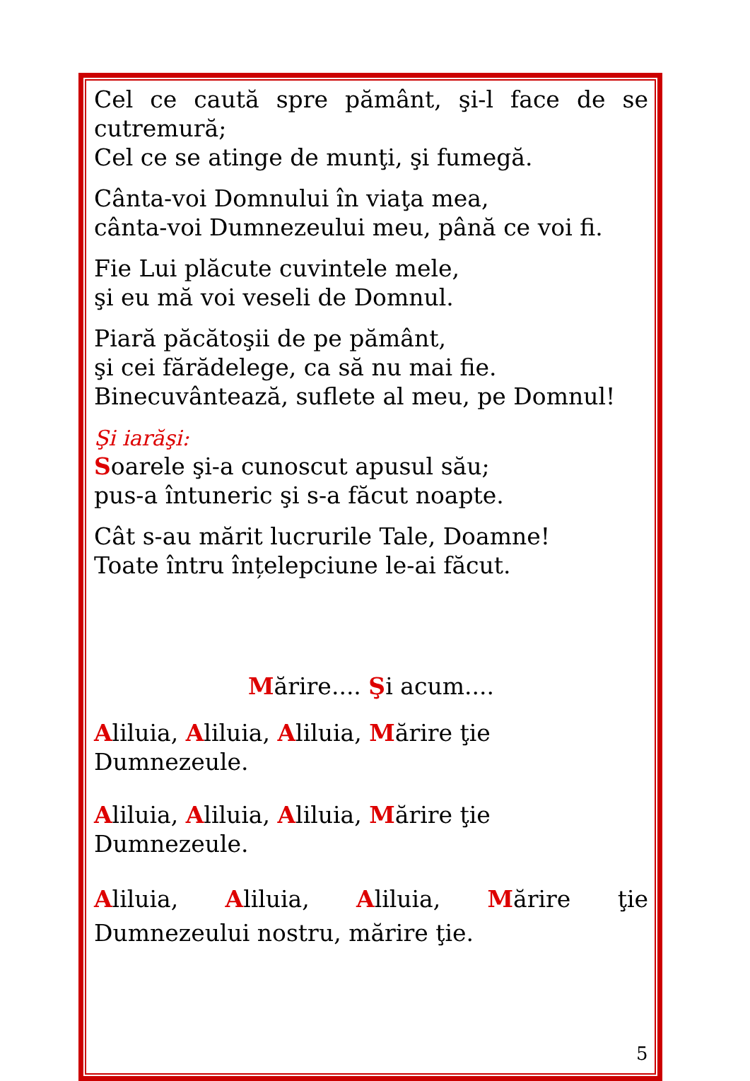Cel ce caută spre pământ, şi-l face de se cutremură;
Cel ce se atinge de munţi, şi fumegă.
Cânta-voi Domnului în viaţa mea,
cânta-voi Dumnezeului meu, până ce voi fi.
Fie Lui plăcute cuvintele mele,
şi eu mă voi veseli de Domnul.
Piară păcătoşii de pe pământ,
şi cei fărădelege, ca să nu mai fie.
Binecuvântează, suflete al meu, pe Domnul!
Şi iarăşi:
Soarele şi-a cunoscut apusul său;
pus-a întuneric şi s-a făcut noapte.
Cât s-au mărit lucrurile Tale, Doamne!
Toate întru înțelepciune le-ai făcut.
Mărire.... Şi acum....
Aliluia, Aliluia, Aliluia, Mărire ţie Dumnezeule.
Aliluia, Aliluia, Aliluia, Mărire ţie Dumnezeule.
Aliluia, Aliluia, Aliluia, Mărire ţie Dumnezeului nostru, mărire ţie.
5